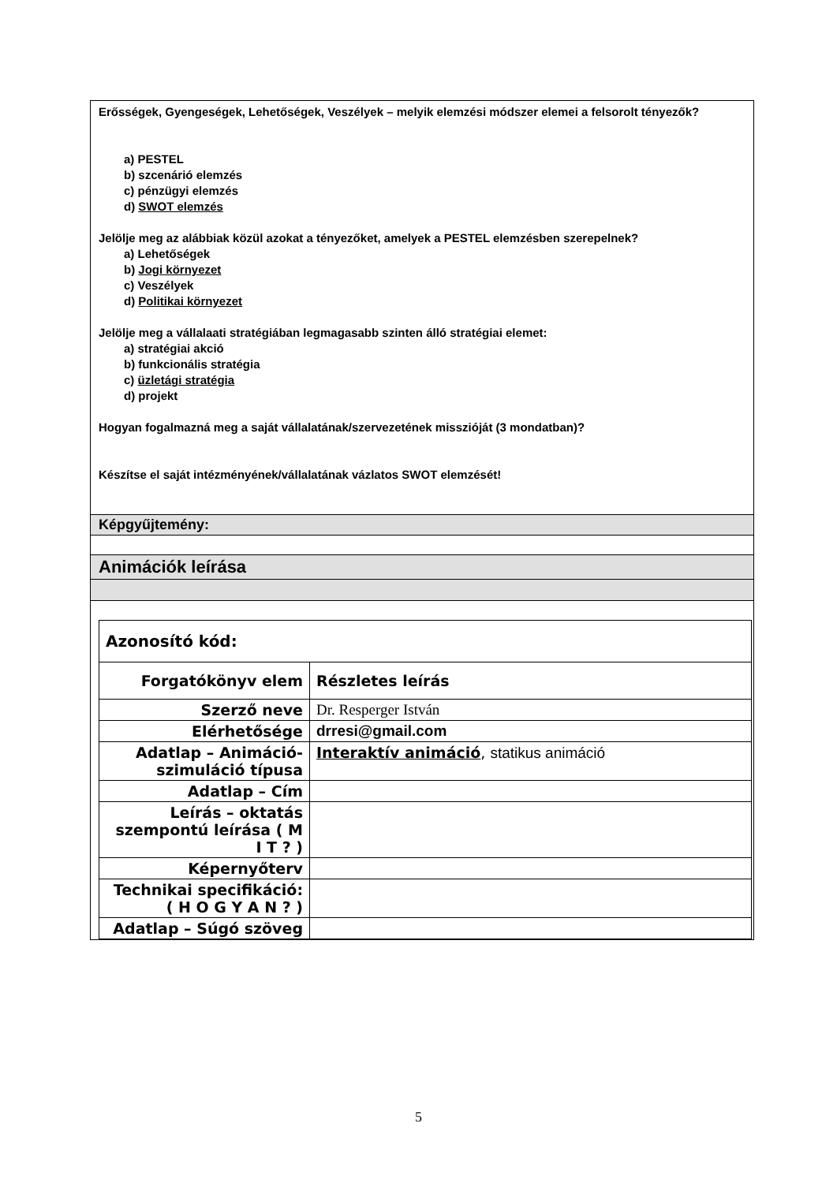Erősségek, Gyengeségek, Lehetőségek, Veszélyek – melyik elemzési módszer elemei a felsorolt tényezők?
a) PESTEL
b) szcenárió elemzés
c) pénzügyi elemzés
d) SWOT elemzés
Jelölje meg az alábbiak közül azokat a tényezőket, amelyek a PESTEL elemzésben szerepelnek?
a) Lehetőségek
b) Jogi környezet
c) Veszélyek
d) Politikai környezet
Jelölje meg a vállalaati stratégiában legmagasabb szinten álló stratégiai elemet:
a) stratégiai akció
b) funkcionális stratégia
c) üzletági stratégia
d) projekt
Hogyan fogalmazná meg a saját vállalatának/szervezetének misszióját (3 mondatban)?
Készítse el saját intézményének/vállalatának vázlatos SWOT elemzését!
Képgyűjtemény:
Animációk leírása
| Azonosító kód: | |
| Forgatókönyv elem | Részletes leírás |
| Szerző neve | Dr. Resperger István |
| Elérhetősége | drresi@gmail.com |
| Adatlap – Animáció-szimuláció típusa | Interaktív animáció , statikus animáció |
| Adatlap – Cím | |
| Leírás – oktatás szempontú leírása ( M I T ? ) | |
| Képernyőterv | |
| Technikai specifikáció: ( H O G Y A N ? ) | |
| Adatlap – Súgó szöveg | |
5